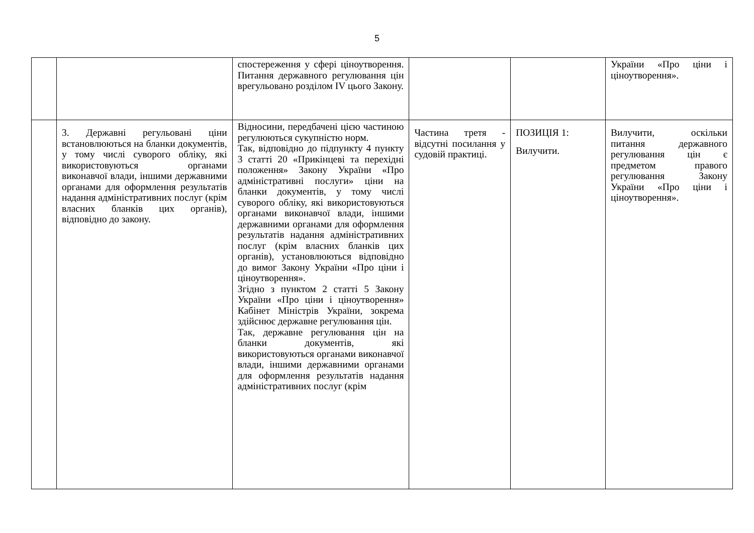5
| | | спостереження у сфері ціноутворення. Питання державного регулювання цін врегульовано розділом IV цього Закону. | | | України «Про ціни і ціноутворення». |
| | 3. Державні регульовані ціни встановлюються на бланки документів, у тому числі суворого обліку, які використовуються органами виконавчої влади, іншими державними органами для оформлення результатів надання адміністративних послуг (крім власних бланків цих органів), відповідно до закону. | Відносини, передбачені цією частиною регулюються сукупністю норм. Так, відповідно до підпункту 4 пункту 3 статті 20 «Прикінцеві та перехідні положення» Закону України «Про адміністративні послуги» ціни на бланки документів, у тому числі суворого обліку, які використовуються органами виконавчої влади, іншими державними органами для оформлення результатів надання адміністративних послуг (крім власних бланків цих органів), установлюються відповідно до вимог Закону України «Про ціни і ціноутворення». Згідно з пунктом 2 статті 5 Закону України «Про ціни і ціноутворення» Кабінет Міністрів України, зокрема здійснює державне регулювання цін. Так, державне регулювання цін на бланки документів, які використовуються органами виконавчої влади, іншими державними органами для оформлення результатів надання адміністративних послуг (крім | Частина третя - відсутні посилання у судовій практиці. | ПОЗИЦІЯ 1: Вилучити. | Вилучити, оскільки питання державного регулювання цін є предметом правого регулювання Закону України «Про ціни і ціноутворення». |